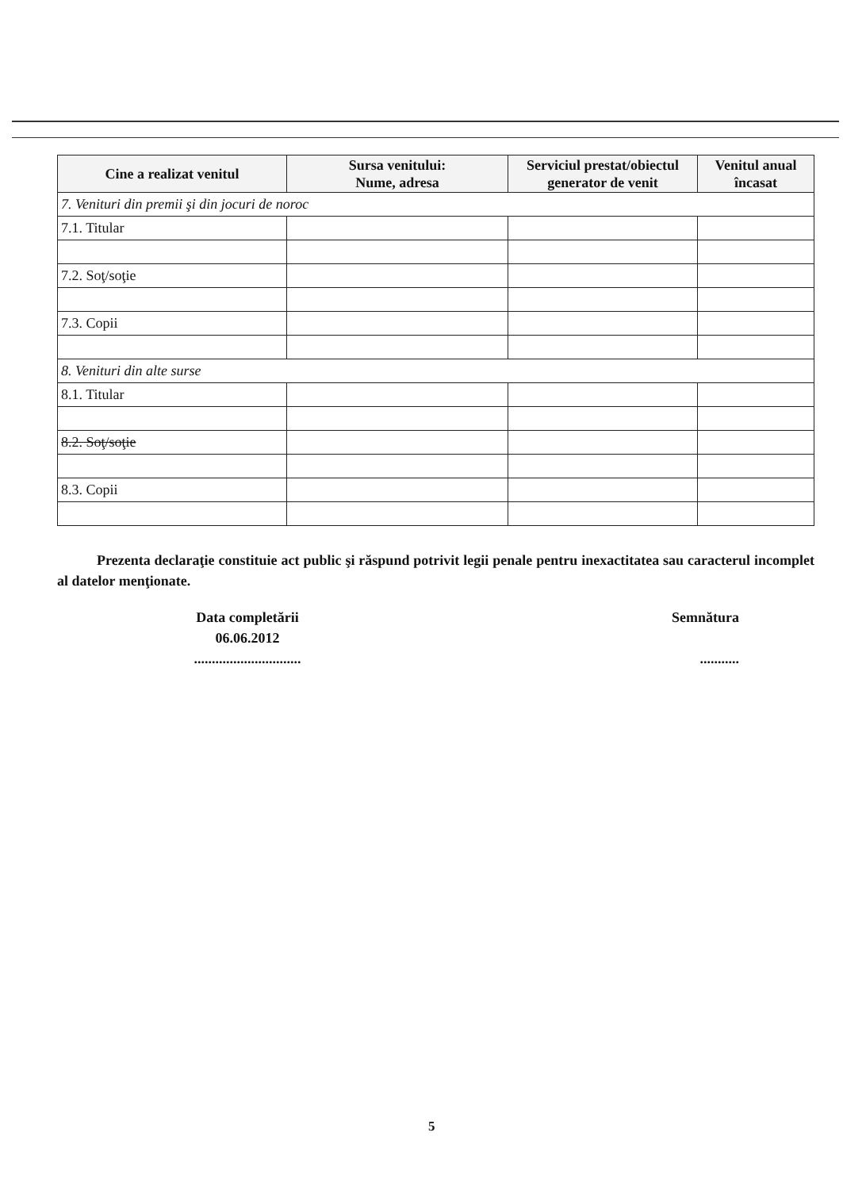| Cine a realizat venitul | Sursa venitului: Nume, adresa | Serviciul prestat/obiectul generator de venit | Venitul anual încasat |
| --- | --- | --- | --- |
| 7. Venituri din premii şi din jocuri de noroc | | | |
| 7.1. Titular | | | |
| 7.2. Soţ/soţie | | | |
| 7.3. Copii | | | |
| 8. Venituri din alte surse | | | |
| 8.1. Titular | | | |
| 8.2. Soţ/soţie | | | |
| 8.3. Copii | | | |
Prezenta declaraţie constituie act public şi răspund potrivit legii penale pentru inexactitatea sau caracterul incomplet al datelor menţionate.
Data completării
06.06.2012
..............................
Semnătura
...........
5